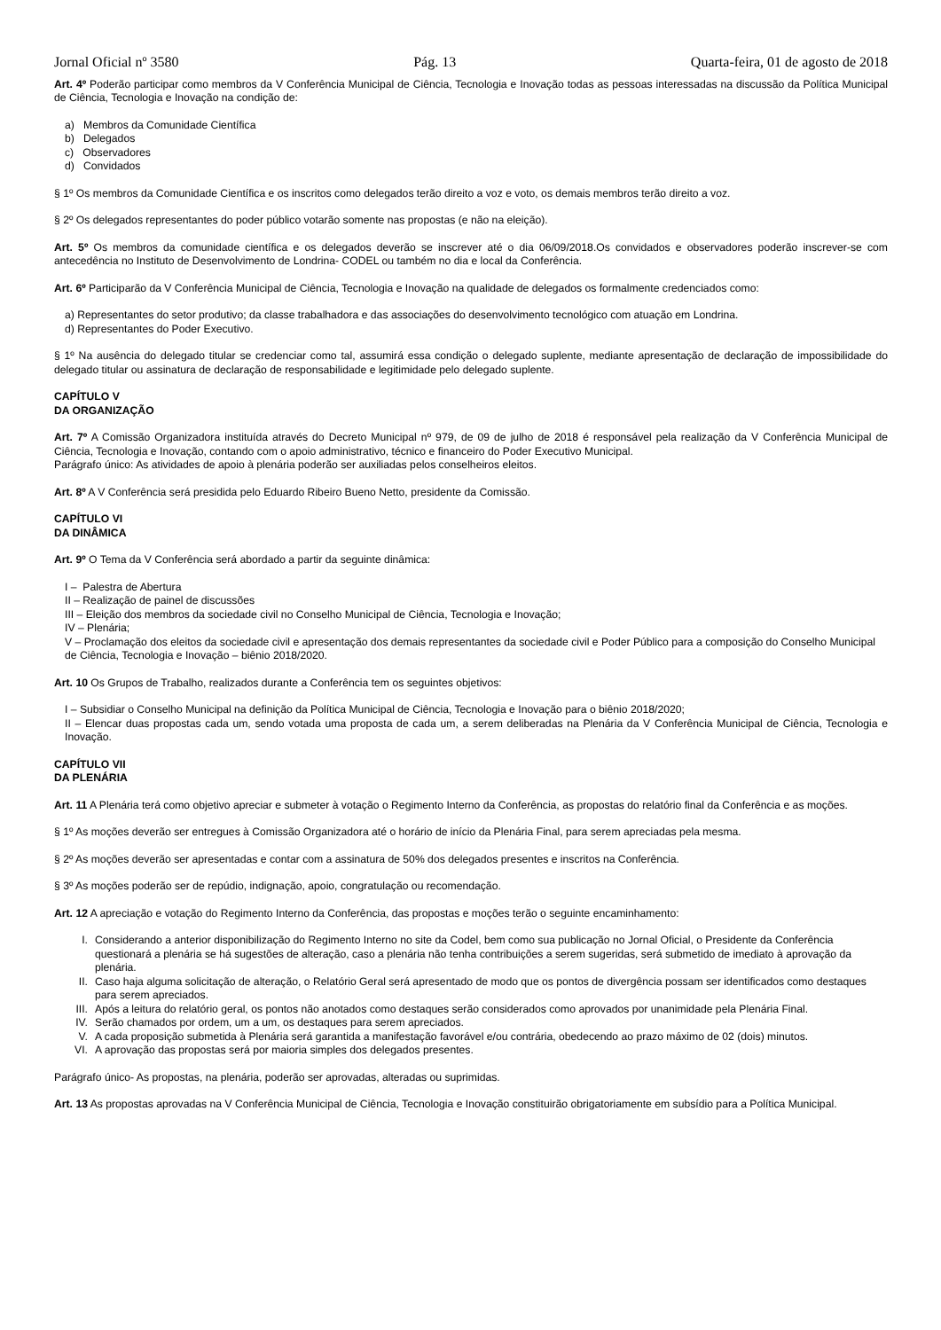Jornal Oficial nº 3580 Pág. 13 Quarta-feira, 01 de agosto de 2018
Art. 4º Poderão participar como membros da V Conferência Municipal de Ciência, Tecnologia e Inovação todas as pessoas interessadas na discussão da Política Municipal de Ciência, Tecnologia e Inovação na condição de:
a) Membros da Comunidade Científica
b) Delegados
c) Observadores
d) Convidados
§ 1º Os membros da Comunidade Científica e os inscritos como delegados terão direito a voz e voto, os demais membros terão direito a voz.
§ 2º Os delegados representantes do poder público votarão somente nas propostas (e não na eleição).
Art. 5º Os membros da comunidade científica e os delegados deverão se inscrever até o dia 06/09/2018.Os convidados e observadores poderão inscrever-se com antecedência no Instituto de Desenvolvimento de Londrina- CODEL ou também no dia e local da Conferência.
Art. 6º Participarão da V Conferência Municipal de Ciência, Tecnologia e Inovação na qualidade de delegados os formalmente credenciados como:
a) Representantes do setor produtivo; da classe trabalhadora e das associações do desenvolvimento tecnológico com atuação em Londrina.
d) Representantes do Poder Executivo.
§ 1º Na ausência do delegado titular se credenciar como tal, assumirá essa condição o delegado suplente, mediante apresentação de declaração de impossibilidade do delegado titular ou assinatura de declaração de responsabilidade e legitimidade pelo delegado suplente.
CAPÍTULO V
DA ORGANIZAÇÃO
Art. 7º A Comissão Organizadora instituída através do Decreto Municipal nº 979, de 09 de julho de 2018 é responsável pela realização da V Conferência Municipal de Ciência, Tecnologia e Inovação, contando com o apoio administrativo, técnico e financeiro do Poder Executivo Municipal.
Parágrafo único: As atividades de apoio à plenária poderão ser auxiliadas pelos conselheiros eleitos.
Art. 8º A V Conferência será presidida pelo Eduardo Ribeiro Bueno Netto, presidente da Comissão.
CAPÍTULO VI
DA DINÂMICA
Art. 9º O Tema da V Conferência será abordado a partir da seguinte dinâmica:
I – Palestra de Abertura
II – Realização de painel de discussões
III – Eleição dos membros da sociedade civil no Conselho Municipal de Ciência, Tecnologia e Inovação;
IV – Plenária;
V – Proclamação dos eleitos da sociedade civil e apresentação dos demais representantes da sociedade civil e Poder Público para a composição do Conselho Municipal de Ciência, Tecnologia e Inovação – biênio 2018/2020.
Art. 10 Os Grupos de Trabalho, realizados durante a Conferência tem os seguintes objetivos:
I – Subsidiar o Conselho Municipal na definição da Política Municipal de Ciência, Tecnologia e Inovação para o biênio 2018/2020;
II – Elencar duas propostas cada um, sendo votada uma proposta de cada um, a serem deliberadas na Plenária da V Conferência Municipal de Ciência, Tecnologia e Inovação.
CAPÍTULO VII
DA PLENÁRIA
Art. 11 A Plenária terá como objetivo apreciar e submeter à votação o Regimento Interno da Conferência, as propostas do relatório final da Conferência e as moções.
§ 1º As moções deverão ser entregues à Comissão Organizadora até o horário de início da Plenária Final, para serem apreciadas pela mesma.
§ 2º As moções deverão ser apresentadas e contar com a assinatura de 50% dos delegados presentes e inscritos na Conferência.
§ 3º As moções poderão ser de repúdio, indignação, apoio, congratulação ou recomendação.
Art. 12 A apreciação e votação do Regimento Interno da Conferência, das propostas e moções terão o seguinte encaminhamento:
I. Considerando a anterior disponibilização do Regimento Interno no site da Codel, bem como sua publicação no Jornal Oficial, o Presidente da Conferência questionará a plenária se há sugestões de alteração, caso a plenária não tenha contribuições a serem sugeridas, será submetido de imediato à aprovação da plenária.
II. Caso haja alguma solicitação de alteração, o Relatório Geral será apresentado de modo que os pontos de divergência possam ser identificados como destaques para serem apreciados.
III. Após a leitura do relatório geral, os pontos não anotados como destaques serão considerados como aprovados por unanimidade pela Plenária Final.
IV. Serão chamados por ordem, um a um, os destaques para serem apreciados.
V. A cada proposição submetida à Plenária será garantida a manifestação favorável e/ou contrária, obedecendo ao prazo máximo de 02 (dois) minutos.
VI. A aprovação das propostas será por maioria simples dos delegados presentes.
Parágrafo único- As propostas, na plenária, poderão ser aprovadas, alteradas ou suprimidas.
Art. 13 As propostas aprovadas na V Conferência Municipal de Ciência, Tecnologia e Inovação constituirão obrigatoriamente em subsídio para a Política Municipal.